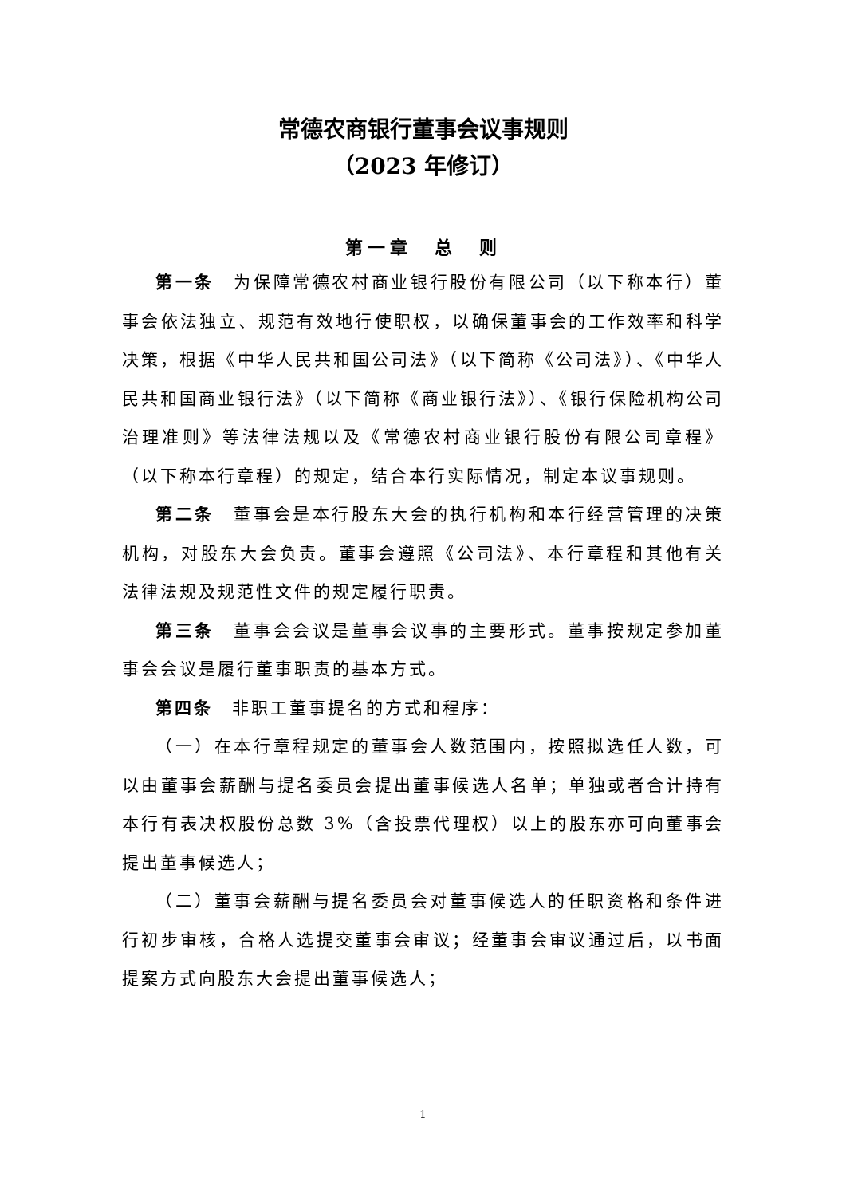常德农商银行董事会议事规则
（2023 年修订）
第一章　总　则
第一条　为保障常德农村商业银行股份有限公司（以下称本行）董事会依法独立、规范有效地行使职权，以确保董事会的工作效率和科学决策，根据《中华人民共和国公司法》（以下简称《公司法》）、《中华人民共和国商业银行法》（以下简称《商业银行法》）、《银行保险机构公司治理准则》等法律法规以及《常德农村商业银行股份有限公司章程》（以下称本行章程）的规定，结合本行实际情况，制定本议事规则。
第二条　董事会是本行股东大会的执行机构和本行经营管理的决策机构，对股东大会负责。董事会遵照《公司法》、本行章程和其他有关法律法规及规范性文件的规定履行职责。
第三条　董事会会议是董事会议事的主要形式。董事按规定参加董事会会议是履行董事职责的基本方式。
第四条　非职工董事提名的方式和程序：
（一）在本行章程规定的董事会人数范围内，按照拟选任人数，可以由董事会薪酬与提名委员会提出董事候选人名单；单独或者合计持有本行有表决权股份总数 3%（含投票代理权）以上的股东亦可向董事会提出董事候选人；
（二）董事会薪酬与提名委员会对董事候选人的任职资格和条件进行初步审核，合格人选提交董事会审议；经董事会审议通过后，以书面提案方式向股东大会提出董事候选人；
-1-